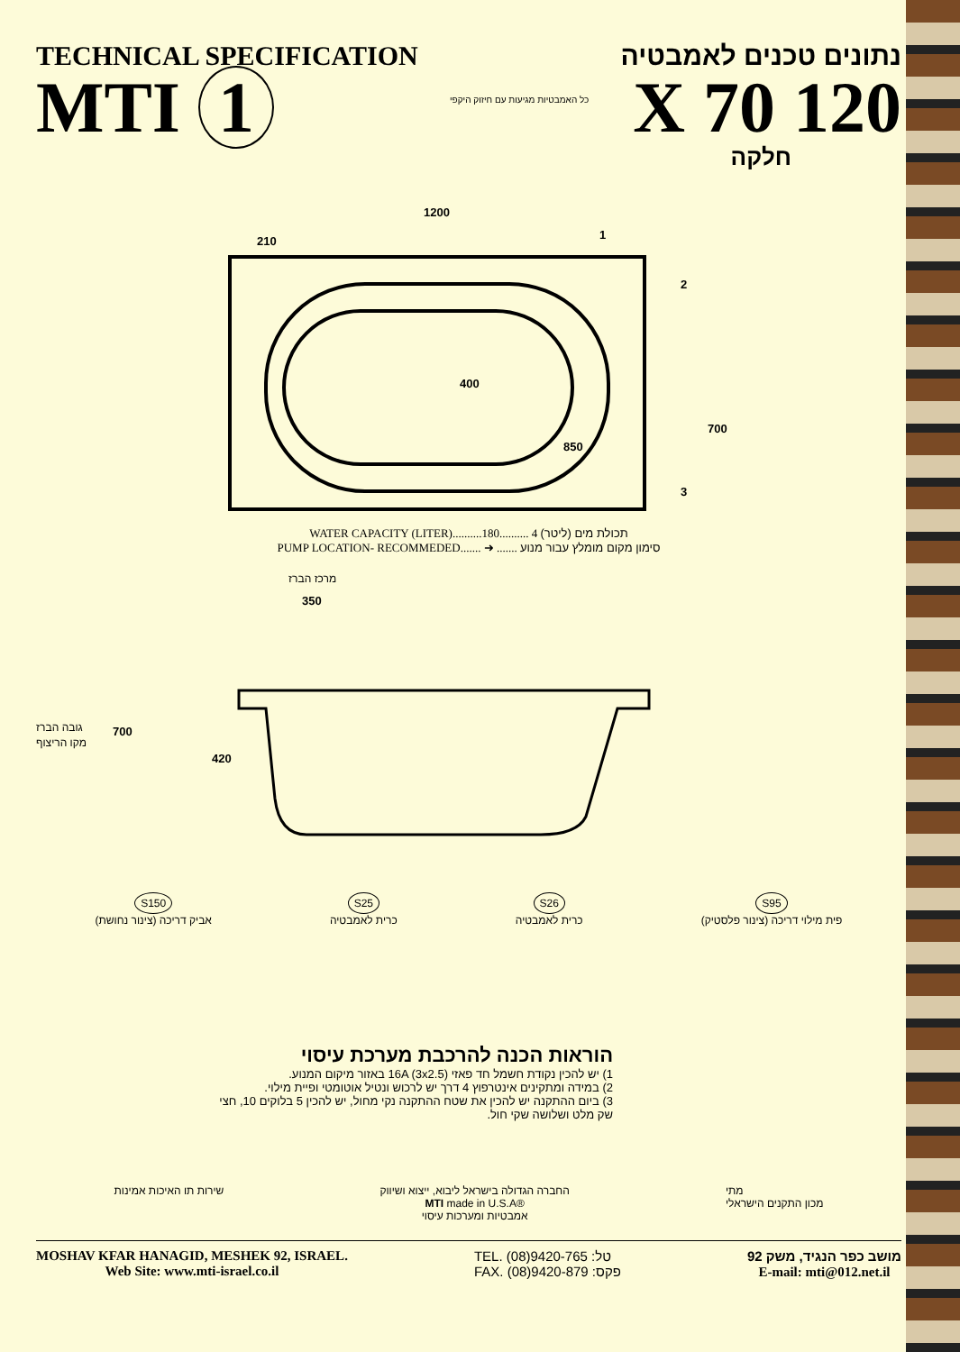TECHNICAL SPECIFICATION
MTI 1
כל האמבטיות מגיעות עם חיזוק היקפי
נתונים טכנים לאמבטיה
120 X 70
חלקה
1200
210
1
2
700
850
400
3
WATER CAPACITY (LITER)..........180.......... תכולת מים (ליטר) 4
PUMP LOCATION- RECOMMEDED....... ➜ ....... סימון מקום מומלץ עבור מנוע
מרכז הברז
350
גובה הברז
מקו הריצוף
700
420
S150
אביק דריכה (צינור נחושת)
S25
כרית לאמבטיה
S26
כרית לאמבטיה
S95
פית מילוי דריכה (צינור פלסטיק)
הוראות הכנה להרכבת מערכת עיסוי
1) יש להכין נקודת חשמל חד פאזי 16A (3x2.5) באזור מיקום המנוע.
2) במידה ומתקינים אינטרפוץ 4 דרך יש לרכוש ונטיל אוטומטי ופיית מילוי.
3) ביום ההתקנה יש להכין את שטח ההתקנה נקי מחול, יש להכין 5 בלוקים 10, חצי שק מלט ושלושה שקי חול.
שירות תו האיכות אמינות החברה הגדולה בישראל ליבוא, ייצוא ושיווק
MTI made in U.S.A®
אמבטיות ומערכות עיסוי
מתי
מכון התקנים הישראלי
MOSHAV KFAR HANAGID, MESHEK 92, ISRAEL.
Web Site: www.mti-israel.co.il
TEL. (08)9420-765 :טל
FAX. (08)9420-879 :פקס
מושב כפר הנגיד, משק 92
E-mail: mti@012.net.il